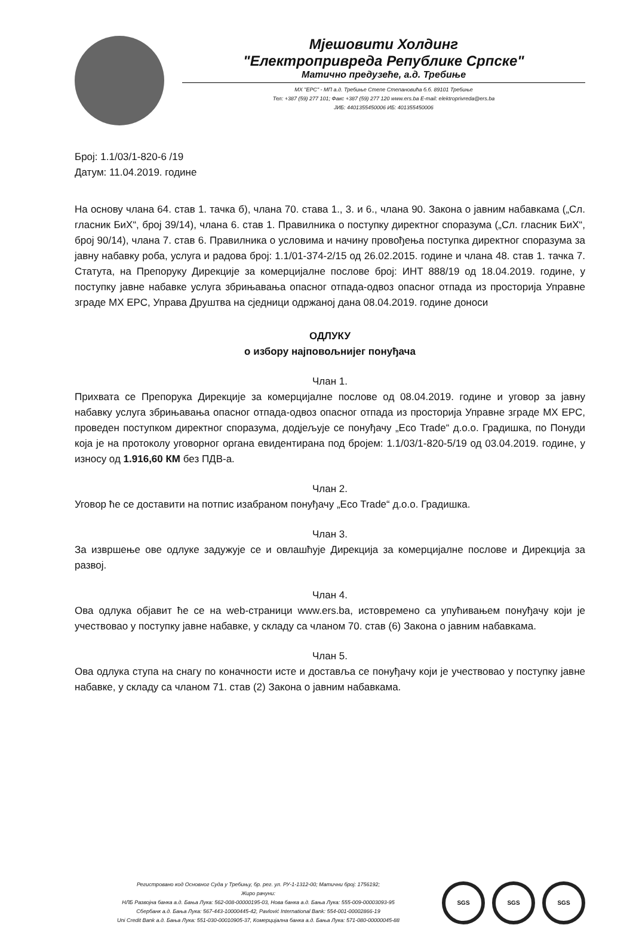Мјешовити Холдинг
"Електропривреда Републике Српске"
Матично предузеће, а.д. Требиње
МХ "ЕРС" - МП а.д. Требиње Степе Степановића б.б. 89101 Требиње
Тел: +387 (59) 277 101; Факс +387 (59) 277 120 www.ers.ba E-mail: elektroprivreda@ers.ba
ЈИБ: 4401355450006 ИБ: 401355450006
Број: 1.1/03/1-820-6 /19
Датум: 11.04.2019. године
На основу члана 64. став 1. тачка б), члана 70. става 1., 3. и 6., члана 90. Закона о јавним набавкама („Сл. гласник БиХ“, број 39/14), члана 6. став 1. Правилника о поступку директног споразума („Сл. гласник БиХ“, број 90/14), члана 7. став 6. Правилника о условима и начину провођења поступка директног споразума за јавну набавку роба, услуга и радова број: 1.1/01-374-2/15 од 26.02.2015. године и члана 48. став 1. тачка 7. Статута, на Препоруку Дирекције за комерцијалне послове број: ИНТ 888/19 од 18.04.2019. године, у поступку јавне набавке услуга збрињавања опасног отпада-одвоз опасног отпада из просторија Управне зграде МХ ЕРС, Управа Друштва на сједници одржаној дана 08.04.2019. године доноси
ОДЛУКУ
о избору најповољнијег понуђача
Члан 1.
Прихвата се Препорука Дирекције за комерцијалне послове од 08.04.2019. године и уговор за јавну набавку услуга збрињавања опасног отпада-одвоз опасног отпада из просторија Управне зграде МХ ЕРС, проведен поступком директног споразума, додјељује се понуђачу „Eco Trade“ д.о.о. Градишка, по Понуди која је на протоколу уговорног органа евидентирана под бројем: 1.1/03/1-820-5/19 од 03.04.2019. године, у износу од 1.916,60 КМ без ПДВ-а.
Члан 2.
Уговор ће се доставити на потпис изабраном понуђачу „Eco Trade“ д.о.о. Градишка.
Члан 3.
За извршење ове одлуке задужује се и овлашћује Дирекција за комерцијалне послове и Дирекција за развој.
Члан 4.
Ова одлука објавит ће се на web-страници www.ers.ba, истовремено са упућивањем понуђачу који је учествовао у поступку јавне набавке, у складу са чланом 70. став (6) Закона о јавним набавкама.
Члан 5.
Ова одлука ступа на снагу по коначности исте и доставља се понуђачу који је учествовао у поступку јавне набавке, у складу са чланом 71. став (2) Закона о јавним набавкама.
Регистровано код Основног Суда у Требињу, бр. рег. ул. РУ-1-1312-00; Матични број: 1756192;
Жиро рачуни:
НЛБ Развојна банка а.д. Бања Лука: 562-008-00000195-03, Нова банка а.д. Бања Лука: 555-009-00003093-95
Сбербанк а.д. Бања Лука: 567-443-10000445-42, Pavlović International Bank: 554-001-00002866-19
Uni Credit Bank а.д. Бања Лука: 551-030-00010905-37, Комерцијална банка а.д. Бања Лука: 571-080-00000045-88
SGS SGS SGS